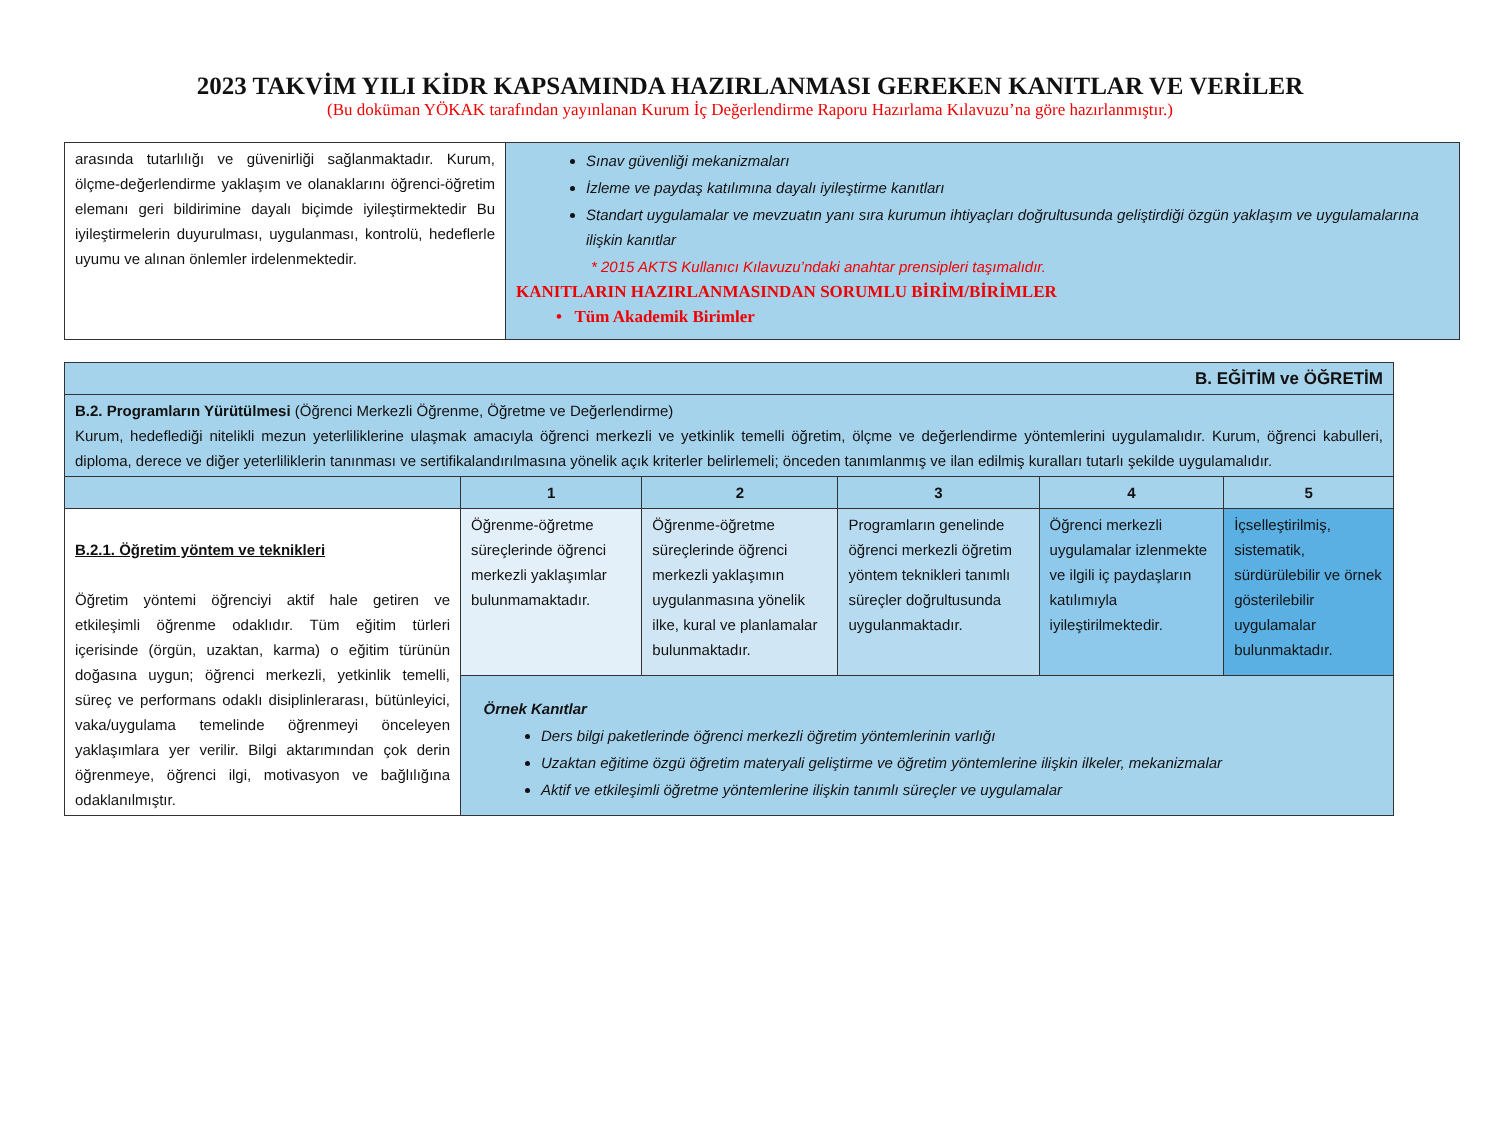2023 TAKVİM YILI KİDR KAPSAMINDA HAZIRLANMASI GEREKEN KANITLAR VE VERİLER
(Bu doküman YÖKAK tarafından yayınlanan Kurum İç Değerlendirme Raporu Hazırlama Kılavuzu’na göre hazırlanmıştır.)
| arasında tutarlılığı ve güvenirliği sağlanmaktadır. Kurum, ölçme-değerlendirme yaklaşım ve olanaklarını öğrenci-öğretim elemanı geri bildirimine dayalı biçimde iyileştirmektedir Bu iyileştirmelerin duyurulması, uygulanması, kontrolü, hedeflerle uyumu ve alınan önlemler irdelenmektedir. | Sınav güvenliği mekanizmaları İzleme ve paydaş katılımına dayalı iyileştirme kanıtları Standart uygulamalar ve mevzuatın yanı sıra kurumun ihtiyaçları doğrultusunda geliştirdiği özgün yaklaşım ve uygulamalarına ilişkin kanıtlar * 2015 AKTS Kullanıcı Kılavuzu’ndaki anahtar prensipleri taşımalıdır. KANITLARIN HAZIRLANMASINDAN SORUMLU BİRİM/BİRİMLER • Tüm Akademik Birimler |
| B. EĞİTİM ve ÖĞRETİM | | | | | |
| B.2. Programların Yürütülmesi (Öğrenci Merkezli Öğrenme, Öğretme ve Değerlendirme) Kurum, hedeflediği nitelikli mezun yeterliliklerine ulaşmak amacıyla öğrenci merkezli ve yetkinlik temelli öğretim, ölçme ve değerlendirme yöntemlerini uygulamalıdır. Kurum, öğrenci kabulleri, diploma, derece ve diğer yeterliliklerin tanınması ve sertifikalandırılmasına yönelik açık kriterler belirlemeli; önceden tanımlanmış ve ilan edilmiş kuralları tutarlı şekilde uygulamalıdır. | | | | | |
| | 1 | 2 | 3 | 4 | 5 |
| B.2.1. Öğretim yöntem ve teknikleri Öğretim yöntemi öğrenciyi aktif hale getiren ve etkileşimli öğrenme odaklıdır. Tüm eğitim türleri içerisinde (örgün, uzaktan, karma) o eğitim türünün doğasına uygun; öğrenci merkezli, yetkinlik temelli, süreç ve performans odaklı disiplinlerarası, bütünleyici, vaka/uygulama temelinde öğrenmeyi önceleyen yaklaşımlara yer verilir. Bilgi aktarımından çok derin öğrenmeye, öğrenci ilgi, motivasyon ve bağlılığına odaklanılmıştır. | Öğrenme-öğretme süreçlerinde öğrenci merkezli yaklaşımlar bulunmamaktadır. | Öğrenme-öğretme süreçlerinde öğrenci merkezli yaklaşımın uygulanmasına yönelik ilke, kural ve planlamalar bulunmaktadır. | Programların genelinde öğrenci merkezli öğretim yöntem teknikleri tanımlı süreçler doğrultusunda uygulanmaktadır. | Öğrenci merkezli uygulamalar izlenmekte ve ilgili iç paydaşların katılımıyla iyileştirilmektedir. | İçselleştirilmiş, sistematik, sürdürülebilir ve örnek gösterilebilir uygulamalar bulunmaktadır. |
| | Örnek Kanıtlar Ders bilgi paketlerinde öğrenci merkezli öğretim yöntemlerinin varlığı Uzaktan eğitime özgü öğretim materyali geliştirme ve öğretim yöntemlerine ilişkin ilkeler, mekanizmalar Aktif ve etkileşimli öğretme yöntemlerine ilişkin tanımlı süreçler ve uygulamalar | | | | |